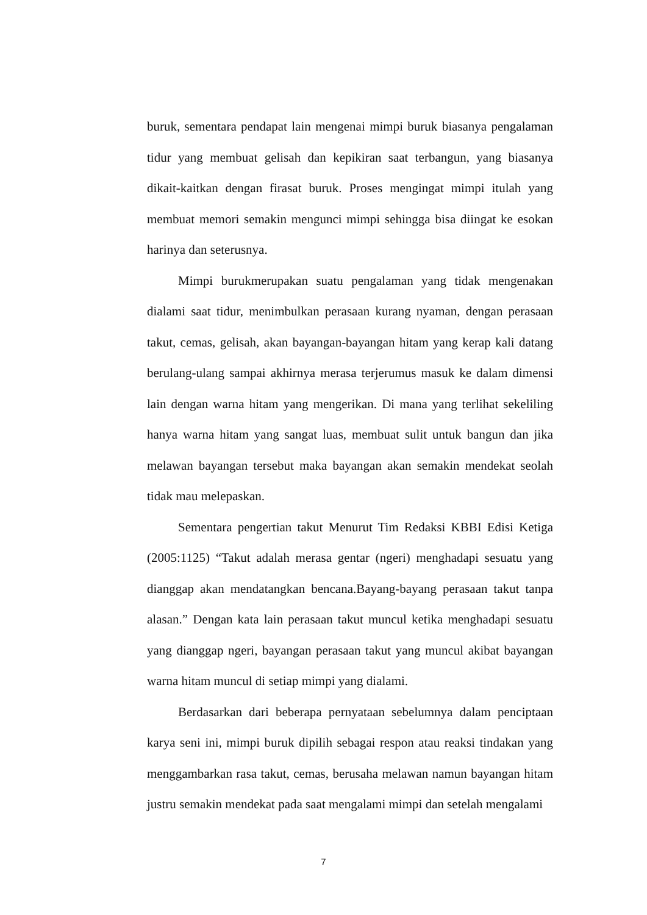buruk, sementara pendapat lain mengenai mimpi buruk biasanya pengalaman tidur yang membuat gelisah dan kepikiran saat terbangun, yang biasanya dikait-kaitkan dengan firasat buruk. Proses mengingat mimpi itulah yang membuat memori semakin mengunci mimpi sehingga bisa diingat ke esokan harinya dan seterusnya.
Mimpi burukmerupakan suatu pengalaman yang tidak mengenakan dialami saat tidur, menimbulkan perasaan kurang nyaman, dengan perasaan takut, cemas, gelisah, akan bayangan-bayangan hitam yang kerap kali datang berulang-ulang sampai akhirnya merasa terjerumus masuk ke dalam dimensi lain dengan warna hitam yang mengerikan. Di mana yang terlihat sekeliling hanya warna hitam yang sangat luas, membuat sulit untuk bangun dan jika melawan bayangan tersebut maka bayangan akan semakin mendekat seolah tidak mau melepaskan.
Sementara pengertian takut Menurut Tim Redaksi KBBI Edisi Ketiga (2005:1125) “Takut adalah merasa gentar (ngeri) menghadapi sesuatu yang dianggap akan mendatangkan bencana.Bayang-bayang perasaan takut tanpa alasan.” Dengan kata lain perasaan takut muncul ketika menghadapi sesuatu yang dianggap ngeri, bayangan perasaan takut yang muncul akibat bayangan warna hitam muncul di setiap mimpi yang dialami.
Berdasarkan dari beberapa pernyataan sebelumnya dalam penciptaan karya seni ini, mimpi buruk dipilih sebagai respon atau reaksi tindakan yang menggambarkan rasa takut, cemas, berusaha melawan namun bayangan hitam justru semakin mendekat pada saat mengalami mimpi dan setelah mengalami
7